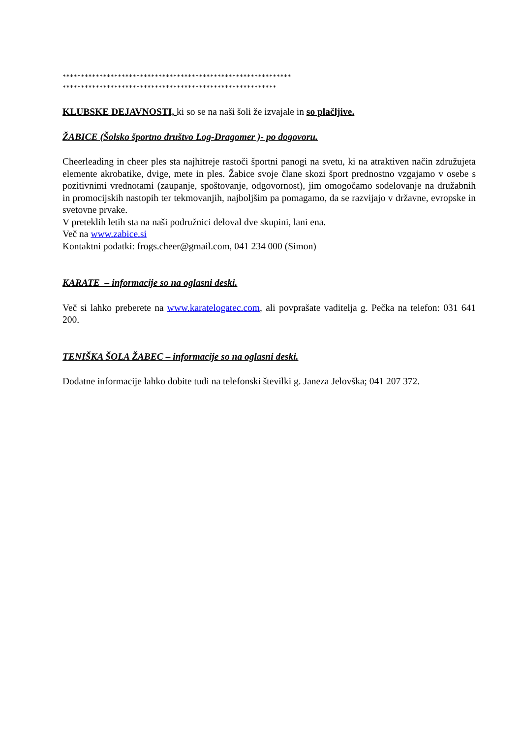**************************************************************
**********************************************************
KLUBSKE DEJAVNOSTI, ki so se na naši šoli že izvajale in so plačljive.
ŽABICE (Šolsko športno društvo Log-Dragomer )- po dogovoru.
Cheerleading in cheer ples sta najhitreje rastoči športni panogi na svetu, ki na atraktiven način združujeta elemente akrobatike, dvige, mete in ples. Žabice svoje člane skozi šport prednostno vzgajamo v osebe s pozitivnimi vrednotami (zaupanje, spoštovanje, odgovornost), jim omogočamo sodelovanje na družabnih in promocijskih nastopih ter tekmovanjih, najboljšim pa pomagamo, da se razvijajo v državne, evropske in svetovne prvake.
V preteklih letih sta na naši podružnici deloval dve skupini, lani ena.
Več na www.zabice.si
Kontaktni podatki: frogs.cheer@gmail.com, 041 234 000 (Simon)
KARATE – informacije so na oglasni deski.
Več si lahko preberete na www.karatelogatec.com, ali povprašate vaditelja g. Pečka na telefon: 031 641 200.
TENIŠKA ŠOLA ŽABEC – informacije so na oglasni deski.
Dodatne informacije lahko dobite tudi na telefonski številki g. Janeza Jelovška; 041 207 372.